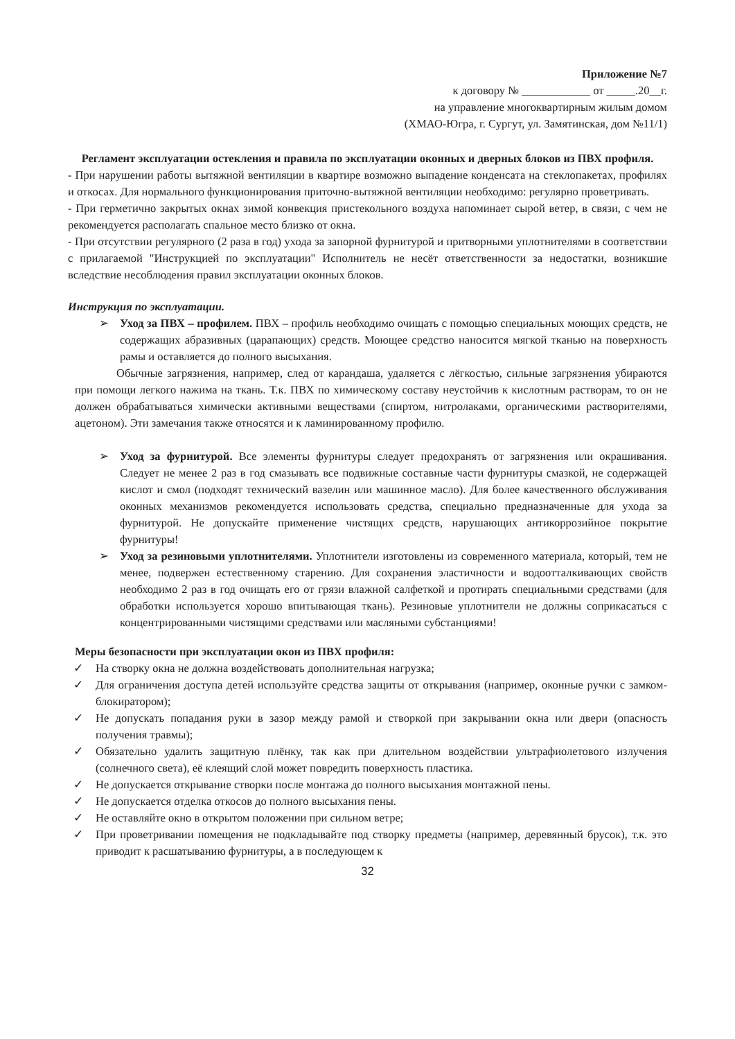Приложение №7
к договору № ____________ от _____.20__г.
на управление многоквартирным жилым домом
(ХМАО-Югра, г. Сургут, ул. Замятинская, дом №11/1)
Регламент эксплуатации остекления и правила по эксплуатации оконных и дверных блоков из ПВХ профиля.
- При нарушении работы вытяжной вентиляции в квартире возможно выпадение конденсата на стеклопакетах, профилях и откосах. Для нормального функционирования приточно-вытяжной вентиляции необходимо: регулярно проветривать.
- При герметично закрытых окнах зимой конвекция пристекольного воздуха напоминает сырой ветер, в связи, с чем не рекомендуется располагать спальное место близко от окна.
- При отсутствии регулярного (2 раза в год) ухода за запорной фурнитурой и притворными уплотнителями в соответствии с прилагаемой "Инструкцией по эксплуатации" Исполнитель не несёт ответственности за недостатки, возникшие вследствие несоблюдения правил эксплуатации оконных блоков.
Инструкция по эксплуатации.
➢
Уход за ПВХ – профилем. ПВХ – профиль необходимо очищать с помощью специальных моющих средств, не содержащих абразивных (царапающих) средств. Моющее средство наносится мягкой тканью на поверхность рамы и оставляется до полного высыхания.
Обычные загрязнения, например, след от карандаша, удаляется с лёгкостью, сильные загрязнения убираются при помощи легкого нажима на ткань. Т.к. ПВХ по химическому составу неустойчив к кислотным растворам, то он не должен обрабатываться химически активными веществами (спиртом, нитролаками, органическими растворителями, ацетоном). Эти замечания также относятся и к ламинированному профилю.
➢
Уход за фурнитурой. Все элементы фурнитуры следует предохранять от загрязнения или окрашивания. Следует не менее 2 раз в год смазывать все подвижные составные части фурнитуры смазкой, не содержащей кислот и смол (подходят технический вазелин или машинное масло). Для более качественного обслуживания оконных механизмов рекомендуется использовать средства, специально предназначенные для ухода за фурнитурой. Не допускайте применение чистящих средств, нарушающих антикоррозийное покрытие фурнитуры!
➢
Уход за резиновыми уплотнителями. Уплотнители изготовлены из современного материала, который, тем не менее, подвержен естественному старению. Для сохранения эластичности и водоотталкивающих свойств необходимо 2 раз в год очищать его от грязи влажной салфеткой и протирать специальными средствами (для обработки используется хорошо впитывающая ткань). Резиновые уплотнители не должны соприкасаться с концентрированными чистящими средствами или масляными субстанциями!
Меры безопасности при эксплуатации окон из ПВХ профиля:
✓ На створку окна не должна воздействовать дополнительная нагрузка;
✓ Для ограничения доступа детей используйте средства защиты от открывания (например, оконные ручки с замком-блокиратором);
✓ Не допускать попадания руки в зазор между рамой и створкой при закрывании окна или двери (опасность получения травмы);
✓ Обязательно удалить защитную плёнку, так как при длительном воздействии ультрафиолетового излучения (солнечного света), её клеящий слой может повредить поверхность пластика.
✓ Не допускается открывание створки после монтажа до полного высыхания монтажной пены.
✓ Не допускается отделка откосов до полного высыхания пены.
✓ Не оставляйте окно в открытом положении при сильном ветре;
✓ При проветривании помещения не подкладывайте под створку предметы (например, деревянный брусок), т.к. это приводит к расшатыванию фурнитуры, а в последующем к
32